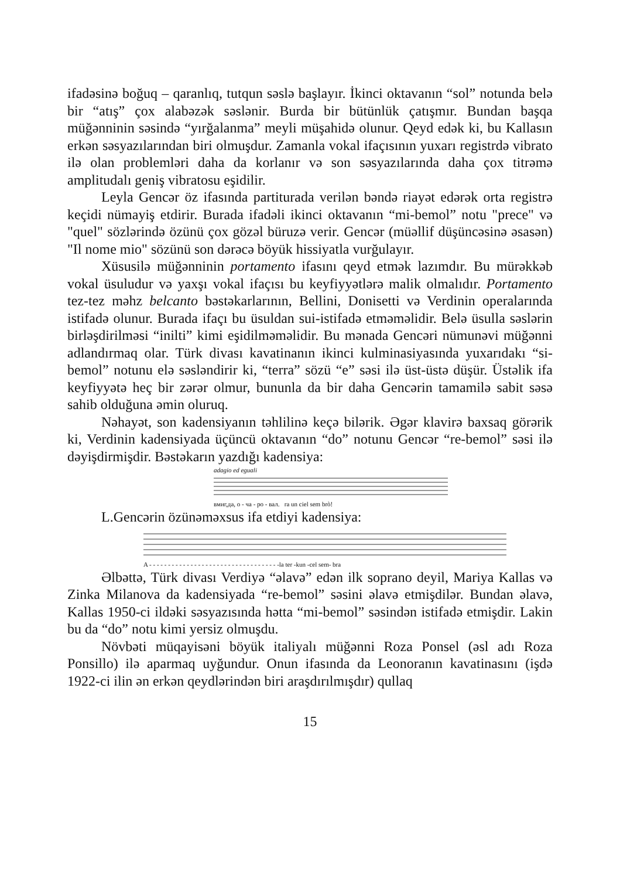ifadəsinə boğuq – qaranlıq, tutqun səslə başlayır. İkinci oktavanın “sol” notunda belə bir “atış” çox alabəzək səslənir. Burda bir bütünlük çatışmır. Bundan başqa müğənninin səsində “yırğalanma” meyli müşahidə olunur. Qeyd edək ki, bu Kallasın erkən səsyazılarından biri olmuşdur. Zamanla vokal ifaçısının yuxarı registrdə vibrato ilə olan problemləri daha da korlanır və son səsyazılarında daha çox titrəmə amplitudalı geniş vibratosu eşidilir.
Leyla Gencər öz ifasında partiturada verilən bəndə riayət edərək orta registrə keçidi nümayiş etdirir. Burada ifadəli ikinci oktavanın “mi-bemol” notu "prece" və "quel" sözlərində özünü çox gözəl büruzə verir. Gencər (müəllif düşüncəsinə əsasən) "Il nome mio" sözünü son dərəcə böyük hissiyatla vurğulayır.
Xüsusilə müğənninin portamento ifasını qeyd etmək lazımdır. Bu mürəkkəb vokal üsuludur və yaxşı vokal ifaçısı bu keyfiyyətlərə malik olmalıdır. Portamento tez-tez məhz belcanto bəstəkarlarının, Bellini, Donisetti və Verdinin operalarında istifadə olunur. Burada ifaçı bu üsuldan sui-istifadə etməməlidir. Belə üsulla səslərin birləşdirilməsi “inilti” kimi eşidilməməlidir. Bu mənada Gencəri nümunəvi müğənni adlandırmaq olar. Türk divası kavatinanın ikinci kulminasiyasında yuxarıdakı “si-bemol” notunu elə səsləndirir ki, “terra” sözü “e” səsi ilə üst-üstə düşür. Üstəlik ifa keyfiyyətə heç bir zərər olmur, bununla da bir daha Gencərin tamamilə sabit səsə sahib olduğuna əmin oluruq.
Nəhayət, son kadensiyanın təhlilinə keçə bilərik. Əgər klavirə baxsaq görərik ki, Verdinin kadensiyada üçüncü oktavanın “do” notunu Gencər “re-bemol” səsi ilə dəyişdirmişdir. Bəstəkarın yazdığı kadensiya:
adagio ed eguali
вмиг,да, о - ча - ро - вал. ra un ciel sem brò!
L.Gencərin özünəməxsus ifa etdiyi kadensiya:
A - - - - - - - - - - - - - - - - - - - - - - - - - - - - - - - - - - -la ter -kun -cel sem- bra
Əlbəttə, Türk divası Verdiyə “əlavə” edən ilk soprano deyil, Mariya Kallas və Zinka Milanova da kadensiyada “re-bemol” səsini əlavə etmiş­dilər. Bundan əlavə, Kallas 1950-ci ildəki səsyazısında hətta “mi-bemol” səsindən istifadə etmişdir. Lakin bu da “do” notu kimi yersiz olmuşdu.
Növbəti müqayisəni böyük italiyalı müğənni Roza Ponsel (əsl adı Ro­za Ponsillo) ilə aparmaq uyğundur. Onun ifasında da Leonoranın kava­tinasını (işdə 1922-ci ilin ən erkən qeydlərindən biri araşdırılmışdır) qullaq
15